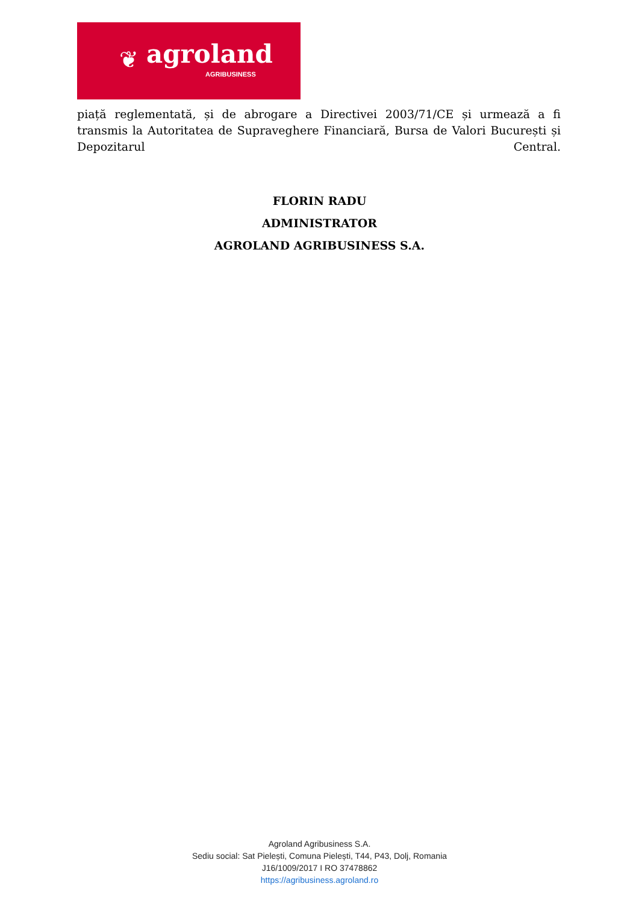❦ agroland
AGRIBUSINESS
piață reglementată, și de abrogare a Directivei 2003/71/CE și urmează a fi transmis la Autoritatea de Supraveghere Financiară, Bursa de Valori București și Depozitarul Central.
FLORIN RADU
ADMINISTRATOR
AGROLAND AGRIBUSINESS S.A.
Agroland Agribusiness S.A.
Sediu social: Sat Pielești, Comuna Pielești, T44, P43, Dolj, Romania
J16/1009/2017 I RO 37478862
https://agribusiness.agroland.ro